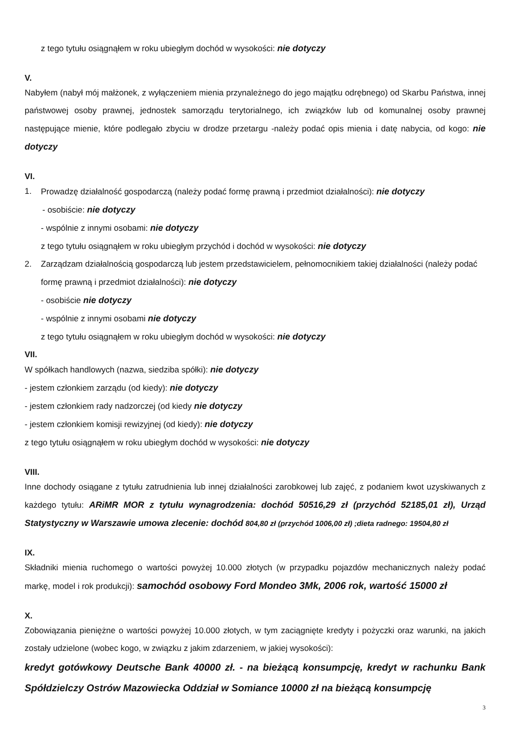z tego tytułu osiągnąłem w roku ubiegłym dochód w wysokości: nie dotyczy
V.
Nabyłem (nabył mój małżonek, z wyłączeniem mienia przynależnego do jego majątku odrębnego) od Skarbu Państwa, innej państwowej osoby prawnej, jednostek samorządu terytorialnego, ich związków lub od komunalnej osoby prawnej następujące mienie, które podlegało zbyciu w drodze przetargu -należy podać opis mienia i datę nabycia, od kogo: nie dotyczy
VI.
1. Prowadzę działalność gospodarczą (należy podać formę prawną i przedmiot działalności): nie dotyczy
- osobiście: nie dotyczy
- wspólnie z innymi osobami: nie dotyczy
z tego tytułu osiągnąłem w roku ubiegłym przychód i dochód w wysokości: nie dotyczy
2. Zarządzam działalnością gospodarczą lub jestem przedstawicielem, pełnomocnikiem takiej działalności (należy podać formę prawną i przedmiot działalności): nie dotyczy
- osobiście nie dotyczy
- wspólnie z innymi osobami nie dotyczy
z tego tytułu osiągnąłem w roku ubiegłym dochód w wysokości: nie dotyczy
VII.
W spółkach handlowych (nazwa, siedziba spółki): nie dotyczy
- jestem członkiem zarządu (od kiedy): nie dotyczy
- jestem członkiem rady nadzorczej (od kiedy nie dotyczy
- jestem członkiem komisji rewizyjnej (od kiedy): nie dotyczy
z tego tytułu osiągnąłem w roku ubiegłym dochód w wysokości: nie dotyczy
VIII.
Inne dochody osiągane z tytułu zatrudnienia lub innej działalności zarobkowej lub zajęć, z podaniem kwot uzyskiwanych z każdego tytułu: ARiMR MOR z tytułu wynagrodzenia: dochód 50516,29 zł (przychód 52185,01 zł), Urząd Statystyczny w Warszawie umowa zlecenie: dochód 804,80 zł (przychód 1006,00 zł) ;dieta radnego: 19504,80 zł
IX.
Składniki mienia ruchomego o wartości powyżej 10.000 złotych (w przypadku pojazdów mechanicznych należy podać markę, model i rok produkcji): samochód osobowy Ford Mondeo 3Mk, 2006 rok, wartość 15000 zł
X.
Zobowiązania pieniężne o wartości powyżej 10.000 złotych, w tym zaciągnięte kredyty i pożyczki oraz warunki, na jakich zostały udzielone (wobec kogo, w związku z jakim zdarzeniem, w jakiej wysokości):
kredyt gotówkowy Deutsche Bank 40000 zł. - na bieżącą konsumpcję, kredyt w rachunku Bank Spółdzielczy Ostrów Mazowiecka Oddział w Somiance 10000 zł na bieżącą konsumpcję
3